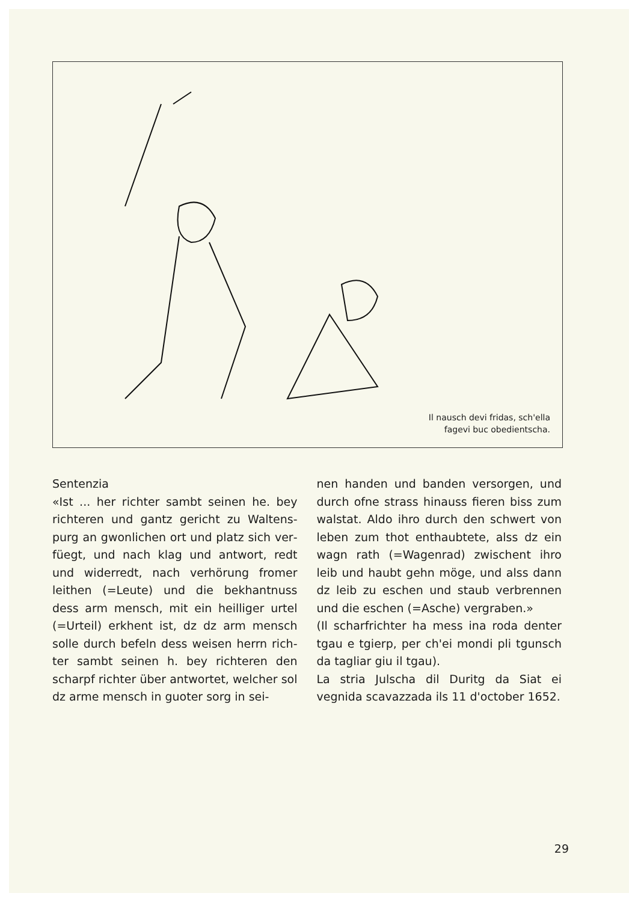Il nausch devi fridas, sch'ella
fagevi buc obedientscha.
Sentenzia
«Ist ... her richter sambt seinen he. bey richteren und gantz gericht zu Waltens­purg an gwonlichen ort und platz sich ver­füegt, und nach klag und antwort, redt und widerredt, nach verhörung fromer leithen (=Leute) und die bekhantnuss dess arm mensch, mit ein heilliger urtel (=Urteil) erkhent ist, dz dz arm mensch solle durch befeln dess weisen herrn rich­ter sambt seinen h. bey richteren den scharpf richter über antwortet, welcher sol dz arme mensch in guoter sorg in sei-
nen handen und banden versorgen, und durch ofne strass hinauss fieren biss zum walstat. Aldo ihro durch den schwert von leben zum thot enthaubtete, alss dz ein wagn rath (=Wagenrad) zwischent ihro leib und haubt gehn möge, und alss dann dz leib zu eschen und staub verbrennen und die eschen (=Asche) vergraben.»
(Il scharfrichter ha mess ina roda denter tgau e tgierp, per ch'ei mondi pli tgunsch da tagliar giu il tgau).
La stria Julscha dil Duritg da Siat ei vegnida scavazzada ils 11 d'october 1652.
29